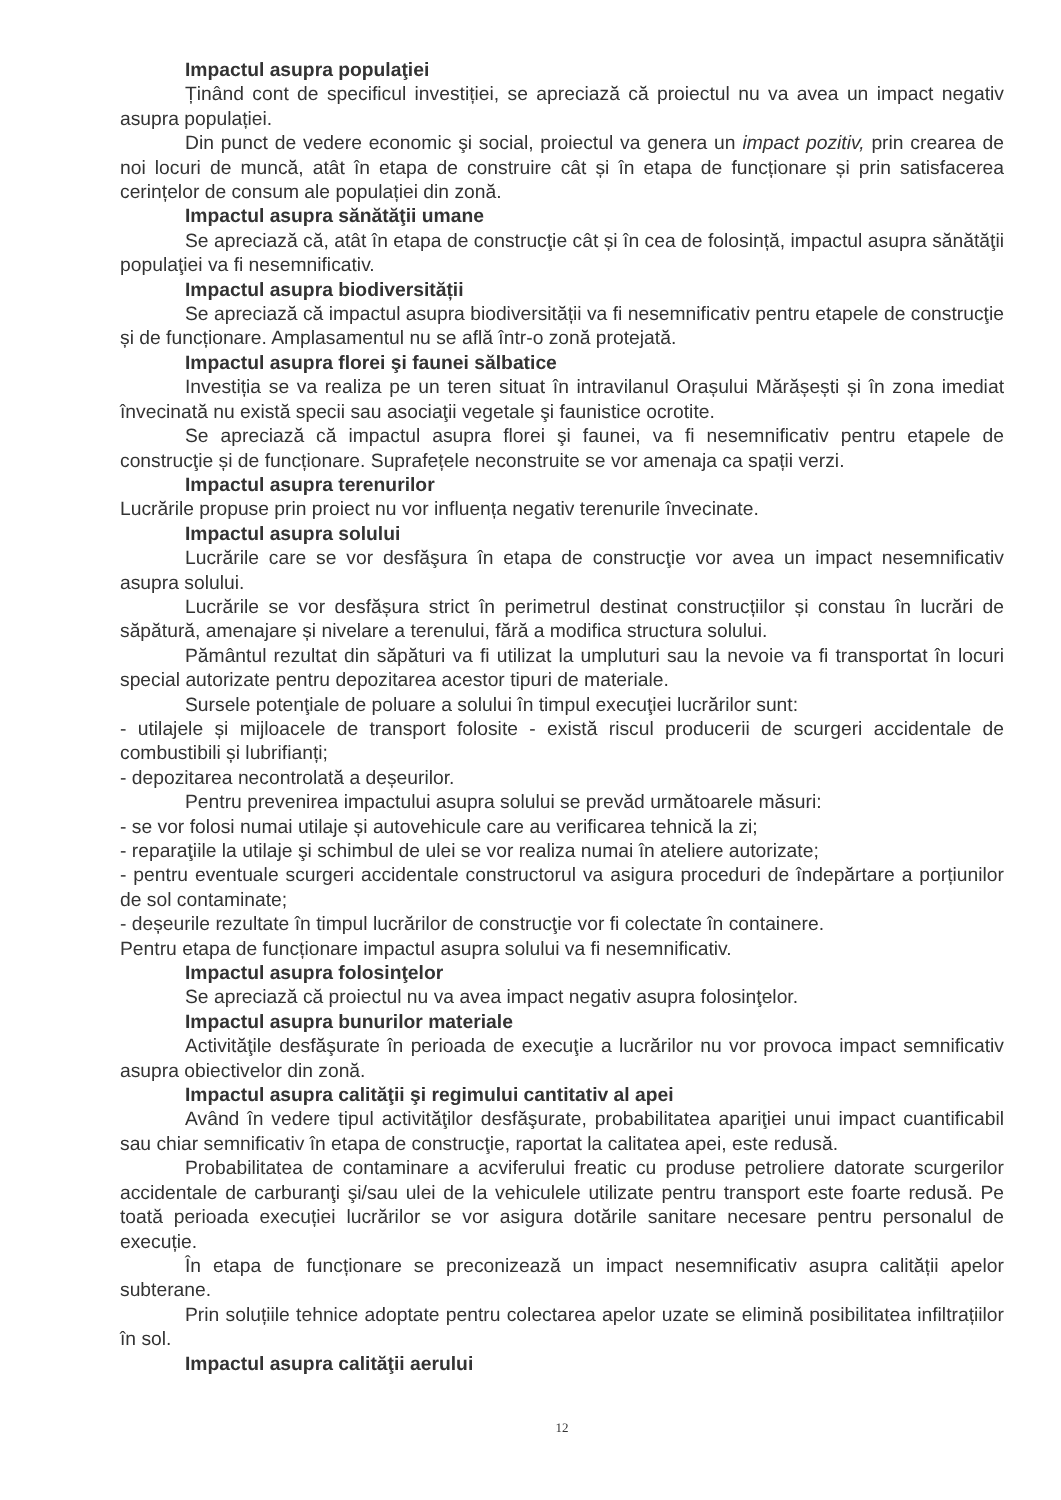Impactul asupra populaţiei
Ținând cont de specificul investiției, se apreciază că proiectul nu va avea un impact negativ asupra populației.
Din punct de vedere economic şi social, proiectul va genera un impact pozitiv, prin crearea de noi locuri de muncă, atât în etapa de construire cât și în etapa de funcționare și prin satisfacerea cerințelor de consum ale populației din zonă.
Impactul asupra sănătăţii umane
Se apreciază că, atât în etapa de construcţie cât și în cea de folosință, impactul asupra sănătăţii populaţiei va fi nesemnificativ.
Impactul asupra biodiversității
Se apreciază că impactul asupra biodiversității va fi nesemnificativ pentru etapele de construcţie și de funcționare. Amplasamentul nu se află într-o zonă protejată.
Impactul asupra florei şi faunei sălbatice
Investiția se va realiza pe un teren situat în intravilanul Orașului Mărășești și în zona imediat învecinată nu există specii sau asociaţii vegetale şi faunistice ocrotite.
Se apreciază că impactul asupra florei şi faunei, va fi nesemnificativ pentru etapele de construcţie și de funcționare. Suprafețele neconstruite se vor amenaja ca spații verzi.
Impactul asupra terenurilor
Lucrările propuse prin proiect nu vor influența negativ terenurile învecinate.
Impactul asupra solului
Lucrările care se vor desfăşura în etapa de construcţie vor avea un impact nesemnificativ asupra solului.
Lucrările se vor desfășura strict în perimetrul destinat construcțiilor și constau în lucrări de săpătură, amenajare și nivelare a terenului, fără a modifica structura solului.
Pământul rezultat din săpături va fi utilizat la umpluturi sau la nevoie va fi transportat în locuri special autorizate pentru depozitarea acestor tipuri de materiale.
Sursele potenţiale de poluare a solului în timpul execuţiei lucrărilor sunt:
- utilajele și mijloacele de transport folosite - există riscul producerii de scurgeri accidentale de combustibili și lubrifianți;
- depozitarea necontrolată a deșeurilor.
Pentru prevenirea impactului asupra solului se prevăd următoarele măsuri:
- se vor folosi numai utilaje și autovehicule care au verificarea tehnică la zi;
- reparaţiile la utilaje şi schimbul de ulei se vor realiza numai în ateliere autorizate;
- pentru eventuale scurgeri accidentale constructorul va asigura proceduri de îndepărtare a porțiunilor de sol contaminate;
- deșeurile rezultate în timpul lucrărilor de construcţie vor fi colectate în containere.
Pentru etapa de funcționare impactul asupra solului va fi nesemnificativ.
Impactul asupra folosinţelor
Se apreciază că proiectul nu va avea impact negativ asupra folosinţelor.
Impactul asupra bunurilor materiale
Activităţile desfăşurate în perioada de execuţie a lucrărilor nu vor provoca impact semnificativ asupra obiectivelor din zonă.
Impactul asupra calităţii şi regimului cantitativ al apei
Având în vedere tipul activităţilor desfăşurate, probabilitatea apariţiei unui impact cuantificabil sau chiar semnificativ în etapa de construcţie, raportat la calitatea apei, este redusă.
Probabilitatea de contaminare a acviferului freatic cu produse petroliere datorate scurgerilor accidentale de carburanţi şi/sau ulei de la vehiculele utilizate pentru transport este foarte redusă. Pe toată perioada execuției lucrărilor se vor asigura dotările sanitare necesare pentru personalul de execuție.
În etapa de funcționare se preconizează un impact nesemnificativ asupra calității apelor subterane.
Prin soluțiile tehnice adoptate pentru colectarea apelor uzate se elimină posibilitatea infiltrațiilor în sol.
Impactul asupra calităţii aerului
12